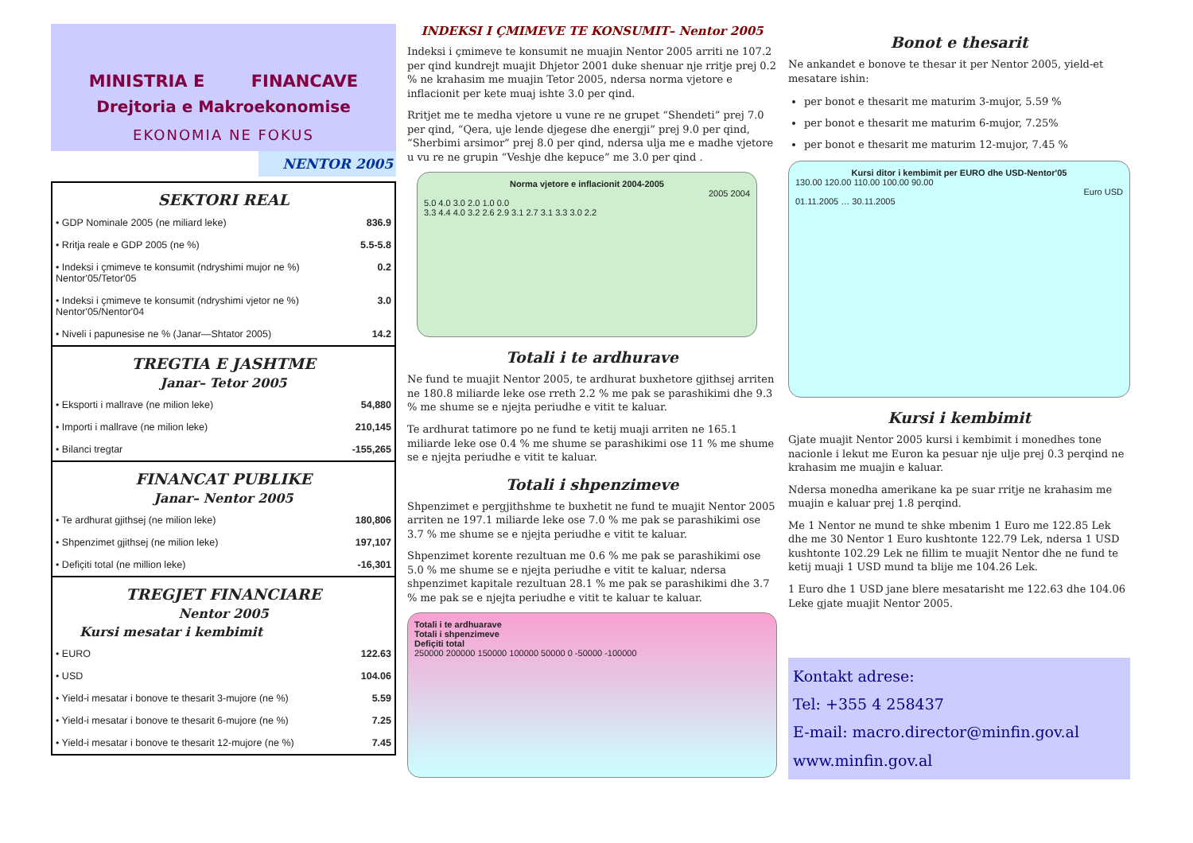MINISTRIA E FINANCAVE
Drejtoria e Makroekonomise
EKONOMIA NE FOKUS
NENTOR 2005
SEKTORI REAL
| • GDP Nominale 2005 (ne miliard leke) | 836.9 |
| • Rritja reale e GDP 2005 (ne %) | 5.5-5.8 |
| • Indeksi i çmimeve te konsumit (ndryshimi mujor ne %) Nentor'05/Tetor'05 | 0.2 |
| • Indeksi i çmimeve te konsumit (ndryshimi vjetor ne %) Nentor'05/Nentor'04 | 3.0 |
| • Niveli i papunesise ne % (Janar—Shtator 2005) | 14.2 |
TREGTIA E JASHTME
Janar– Tetor 2005
| • Eksporti i mallrave (ne milion leke) | 54,880 |
| • Importi i mallrave (ne milion leke) | 210,145 |
| • Bilanci tregtar | -155,265 |
FINANCAT PUBLIKE
Janar– Nentor 2005
| • Te ardhurat gjithsej (ne milion leke) | 180,806 |
| • Shpenzimet gjithsej (ne milion leke) | 197,107 |
| • Defiçiti total (ne million leke) | -16,301 |
TREGJET FINANCIARE
Nentor 2005
Kursi mesatar i kembimit
| • EURO | 122.63 |
| • USD | 104.06 |
| • Yield-i mesatar i bonove te thesarit 3-mujore (ne %) | 5.59 |
| • Yield-i mesatar i bonove te thesarit 6-mujore (ne %) | 7.25 |
| • Yield-i mesatar i bonove te thesarit 12-mujore (ne %) | 7.45 |
INDEKSI I ÇMIMEVE TE KONSUMIT– Nentor 2005
Indeksi i çmimeve te konsumit ne muajin Nentor 2005 arriti ne 107.2 per qind kundrejt muajit Dhjetor 2001 duke shenuar nje rritje prej 0.2 % ne krahasim me muajin Tetor 2005, ndersa norma vjetore e inflacionit per kete muaj ishte 3.0 per qind.
Rritjet me te medha vjetore u vune re ne grupet “Shendeti” prej 7.0 per qind, “Qera, uje lende djegese dhe energji” prej 9.0 per qind, “Sherbimi arsimor” prej 8.0 per qind, ndersa ulja me e madhe vjetore u vu re ne grupin “Veshje dhe kepuce” me 3.0 per qind .
Norma vjetore e inflacionit 2004-2005
2005 2004
5.0 4.0 3.0 2.0 1.0 0.0
3.3 4.4 4.0 3.2 2.6 2.9 3.1 2.7 3.1 3.3 3.0 2.2
Totali i te ardhurave
Ne fund te muajit Nentor 2005, te ardhurat buxhetore gjithsej arriten ne 180.8 miliarde leke ose rreth 2.2 % me pak se parashikimi dhe 9.3 % me shume se e njejta periudhe e vitit te kaluar.
Te ardhurat tatimore po ne fund te ketij muaji arriten ne 165.1 miliarde leke ose 0.4 % me shume se parashikimi ose 11 % me shume se e njejta periudhe e vitit te kaluar.
Totali i shpenzimeve
Shpenzimet e pergjithshme te buxhetit ne fund te muajit Nentor 2005 arriten ne 197.1 miliarde leke ose 7.0 % me pak se parashikimi ose 3.7 % me shume se e njejta periudhe e vitit te kaluar.
Shpenzimet korente rezultuan me 0.6 % me pak se parashikimi ose 5.0 % me shume se e njejta periudhe e vitit te kaluar, ndersa shpenzimet kapitale rezultuan 28.1 % me pak se parashikimi dhe 3.7 % me pak se e njejta periudhe e vitit te kaluar te kaluar.
Totali i te ardhuarave
Totali i shpenzimeve
Defiçiti total
250000 200000 150000 100000 50000 0 -50000 -100000
Bonot e thesarit
Ne ankandet e bonove te thesar it per Nentor 2005, yield-et mesatare ishin:
per bonot e thesarit me maturim 3-mujor, 5.59 %
per bonot e thesarit me maturim 6-mujor, 7.25%
per bonot e thesarit me maturim 12-mujor, 7.45 %
Kursi ditor i kembimit per EURO dhe USD-Nentor'05
130.00 120.00 110.00 100.00 90.00
Euro USD
01.11.2005 … 30.11.2005
Kursi i kembimit
Gjate muajit Nentor 2005 kursi i kembimit i monedhes tone nacionle i lekut me Euron ka pesuar nje ulje prej 0.3 perqind ne krahasim me muajin e kaluar.
Ndersa monedha amerikane ka pe suar rritje ne krahasim me muajin e kaluar prej 1.8 perqind.
Me 1 Nentor ne mund te shke mbenim 1 Euro me 122.85 Lek dhe me 30 Nentor 1 Euro kushtonte 122.79 Lek, ndersa 1 USD kushtonte 102.29 Lek ne fillim te muajit Nentor dhe ne fund te ketij muaji 1 USD mund ta blije me 104.26 Lek.
1 Euro dhe 1 USD jane blere mesatarisht me 122.63 dhe 104.06 Leke gjate muajit Nentor 2005.
Kontakt adrese:
Tel: +355 4 258437
E-mail: macro.director@minfin.gov.al
www.minfin.gov.al